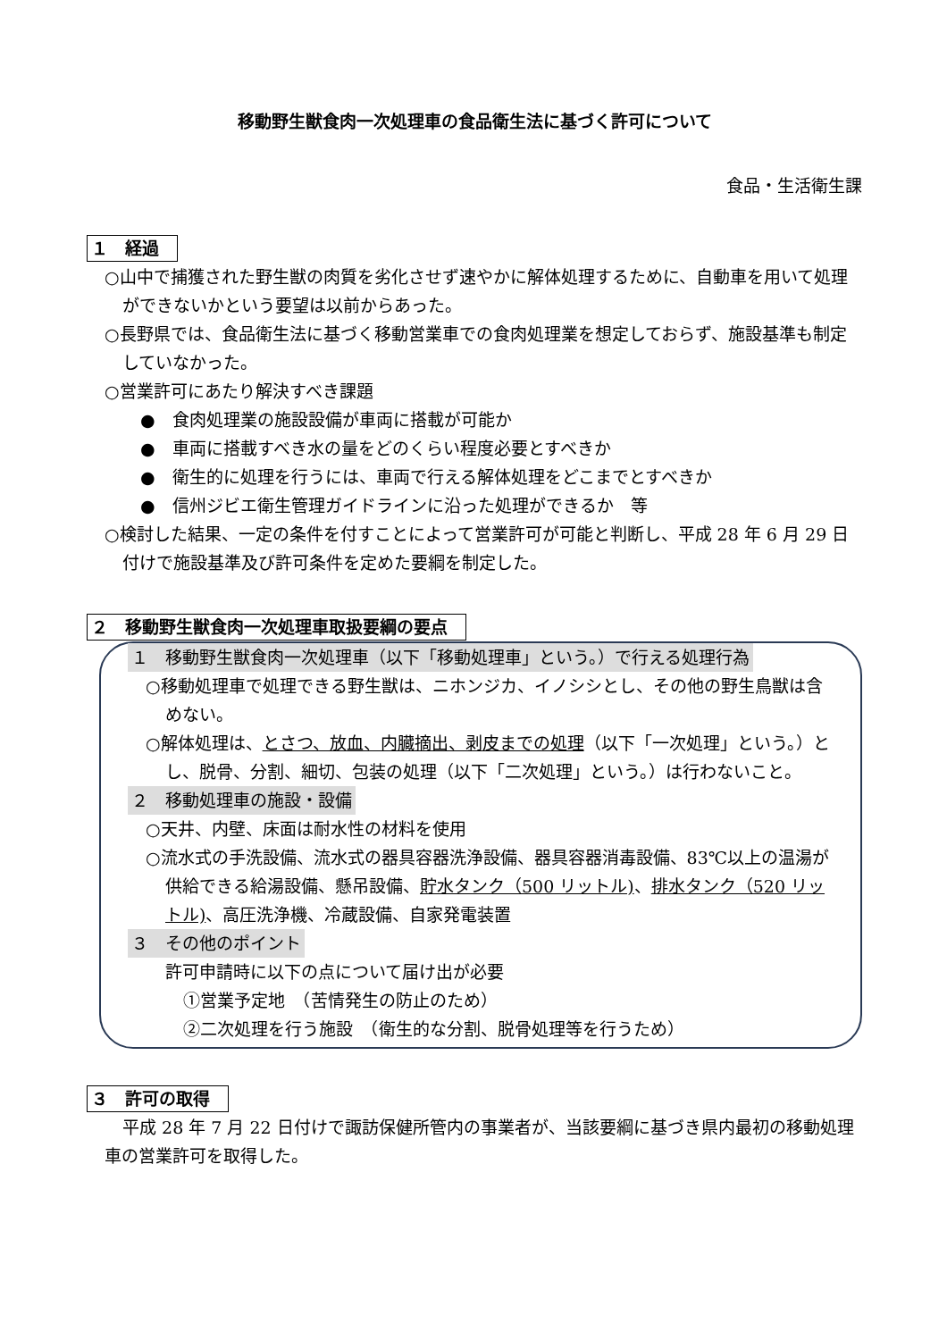移動野生獣食肉一次処理車の食品衛生法に基づく許可について
食品・生活衛生課
１　経過
○山中で捕獲された野生獣の肉質を劣化させず速やかに解体処理するために、自動車を用いて処理ができないかという要望は以前からあった。
○長野県では、食品衛生法に基づく移動営業車での食肉処理業を想定しておらず、施設基準も制定していなかった。
○営業許可にあたり解決すべき課題
●　食肉処理業の施設設備が車両に搭載が可能か
●　車両に搭載すべき水の量をどのくらい程度必要とすべきか
●　衛生的に処理を行うには、車両で行える解体処理をどこまでとすべきか
●　信州ジビエ衛生管理ガイドラインに沿った処理ができるか　等
○検討した結果、一定の条件を付すことによって営業許可が可能と判断し、平成 28 年 6 月 29 日付けで施設基準及び許可条件を定めた要綱を制定した。
２　移動野生獣食肉一次処理車取扱要綱の要点
１　移動野生獣食肉一次処理車（以下「移動処理車」という。）で行える処理行為
○移動処理車で処理できる野生獣は、ニホンジカ、イノシシとし、その他の野生鳥獣は含めない。
○解体処理は、とさつ、放血、内臓摘出、剥皮までの処理（以下「一次処理」という。）とし、脱骨、分割、細切、包装の処理（以下「二次処理」という。）は行わないこと。
２　移動処理車の施設・設備
○天井、内壁、床面は耐水性の材料を使用
○流水式の手洗設備、流水式の器具容器洗浄設備、器具容器消毒設備、83℃以上の温湯が供給できる給湯設備、懸吊設備、貯水タンク（500 リットル)、排水タンク（520 リットル)、高圧洗浄機、冷蔵設備、自家発電装置
３　その他のポイント
許可申請時に以下の点について届け出が必要
①営業予定地　（苦情発生の防止のため）
②二次処理を行う施設　（衛生的な分割、脱骨処理等を行うため）
３　許可の取得
平成 28 年 7 月 22 日付けで諏訪保健所管内の事業者が、当該要綱に基づき県内最初の移動処理車の営業許可を取得した。